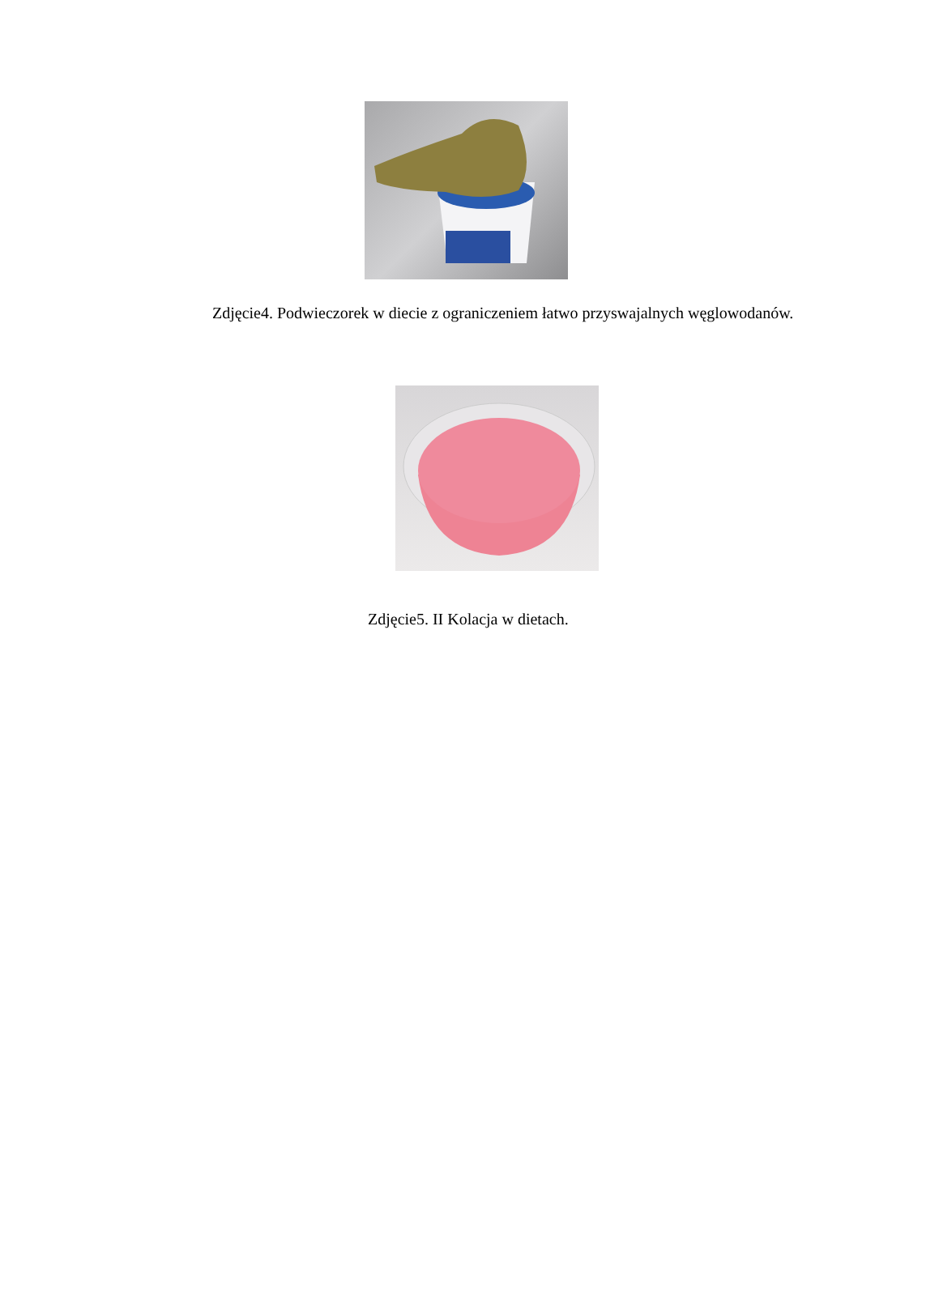Zdjęcie4. Podwieczorek w diecie z ograniczeniem łatwo przyswajalnych węglowodanów.
Zdjęcie5. II Kolacja w dietach.